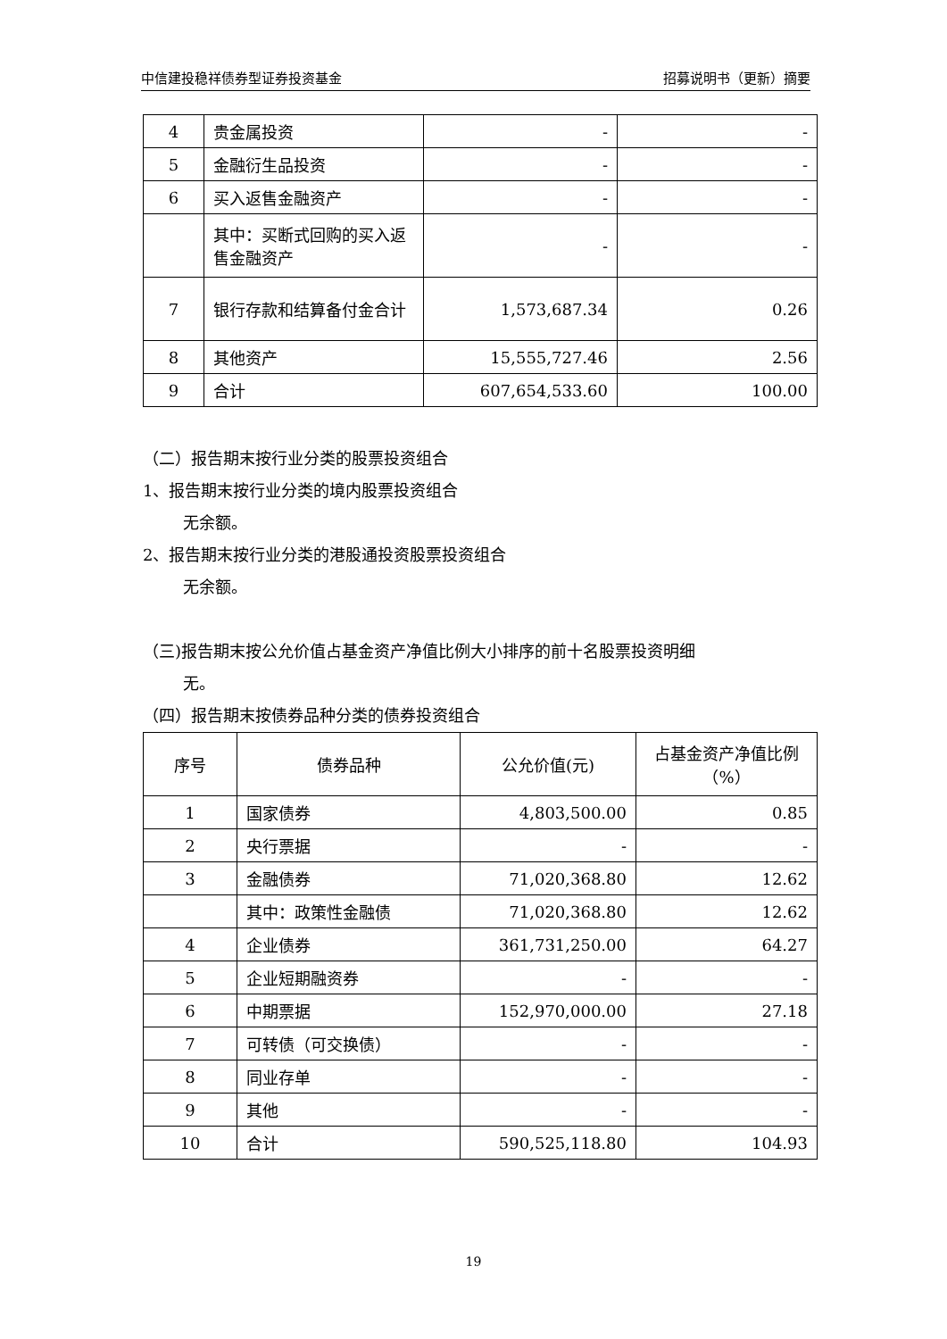中信建投稳祥债券型证券投资基金 招募说明书（更新）摘要
| 4 | 贵金属投资 | - | - |
| 5 | 金融衍生品投资 | - | - |
| 6 | 买入返售金融资产 | - | - |
| | 其中：买断式回购的买入返售金融资产 | - | - |
| 7 | 银行存款和结算备付金合计 | 1,573,687.34 | 0.26 |
| 8 | 其他资产 | 15,555,727.46 | 2.56 |
| 9 | 合计 | 607,654,533.60 | 100.00 |
（二）报告期末按行业分类的股票投资组合
1、报告期末按行业分类的境内股票投资组合
无余额。
2、报告期末按行业分类的港股通投资股票投资组合
无余额。
（三)报告期末按公允价值占基金资产净值比例大小排序的前十名股票投资明细
无。
（四）报告期末按债券品种分类的债券投资组合
| 序号 | 债券品种 | 公允价值(元) | 占基金资产净值比例（%） |
| --- | --- | --- | --- |
| 1 | 国家债券 | 4,803,500.00 | 0.85 |
| 2 | 央行票据 | - | - |
| 3 | 金融债券 | 71,020,368.80 | 12.62 |
| | 其中：政策性金融债 | 71,020,368.80 | 12.62 |
| 4 | 企业债券 | 361,731,250.00 | 64.27 |
| 5 | 企业短期融资券 | - | - |
| 6 | 中期票据 | 152,970,000.00 | 27.18 |
| 7 | 可转债（可交换债） | - | - |
| 8 | 同业存单 | - | - |
| 9 | 其他 | - | - |
| 10 | 合计 | 590,525,118.80 | 104.93 |
19